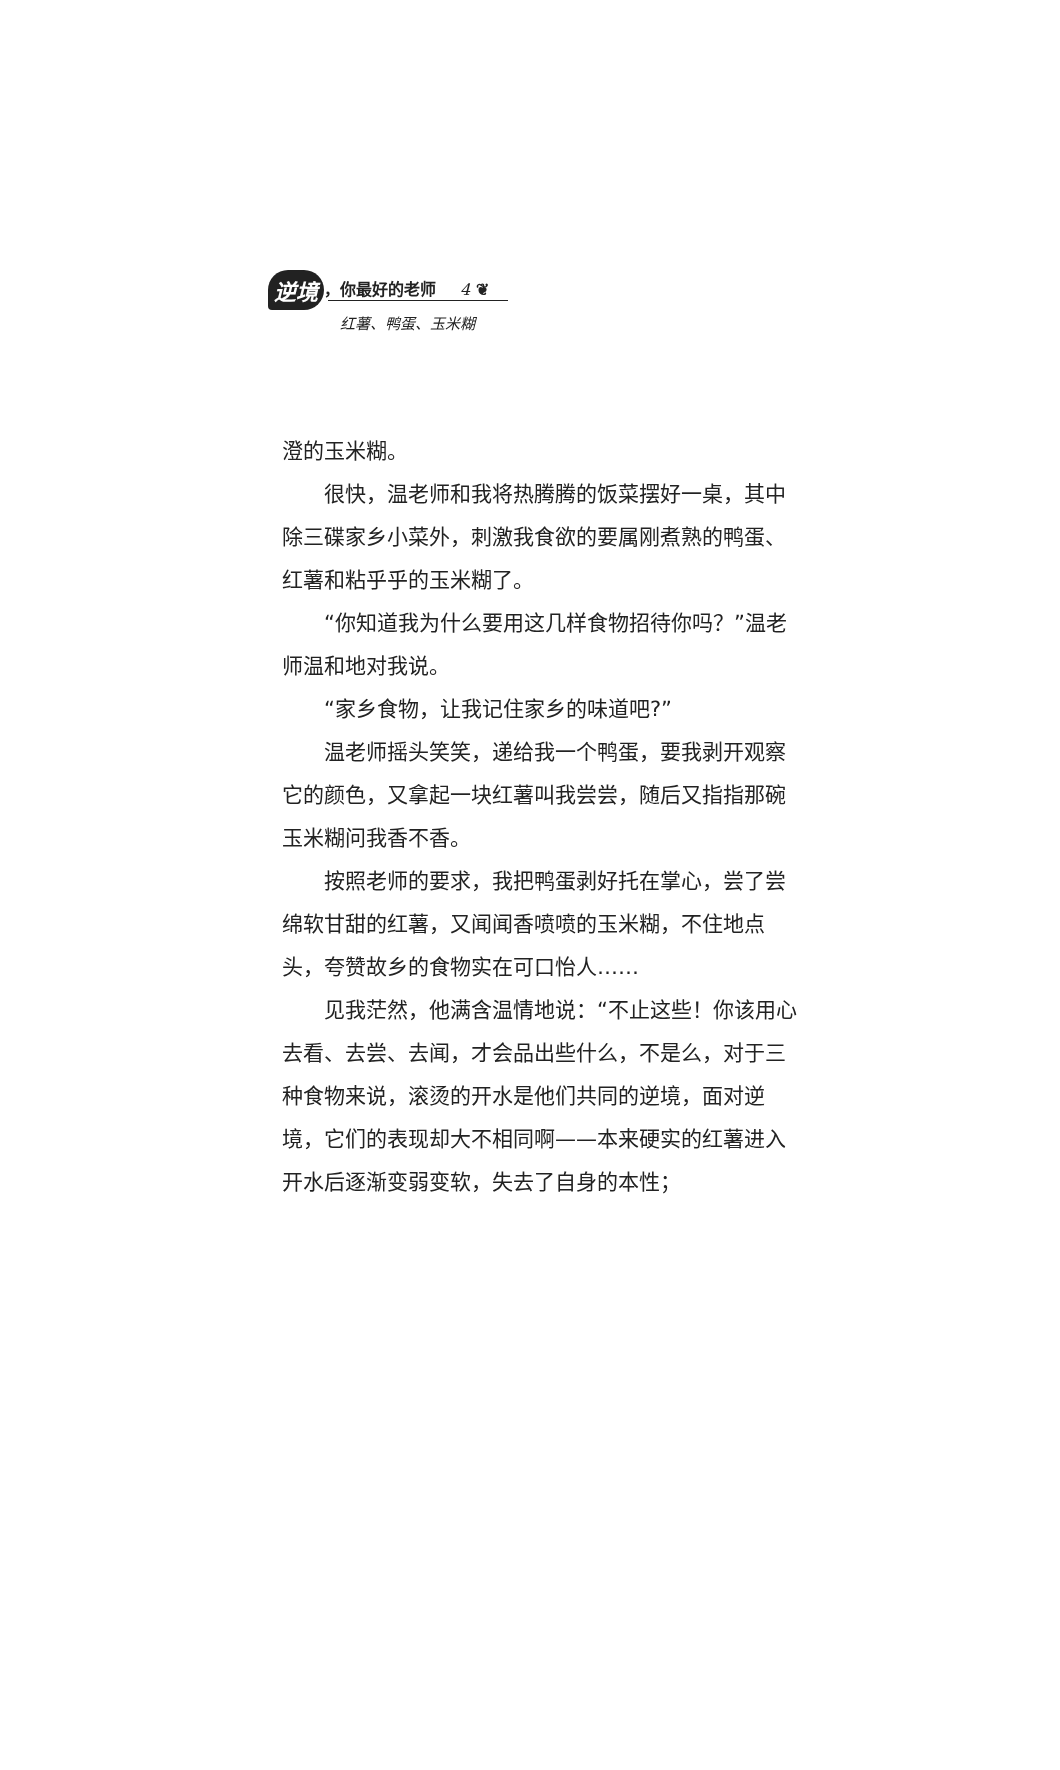逆境 ，你最好的老师 4 ❦
红薯、鸭蛋、玉米糊
澄的玉米糊。
很快，温老师和我将热腾腾的饭菜摆好一桌，其中除三碟家乡小菜外，刺激我食欲的要属刚煮熟的鸭蛋、红薯和粘乎乎的玉米糊了。
“你知道我为什么要用这几样食物招待你吗？”温老师温和地对我说。
“家乡食物，让我记住家乡的味道吧?”
温老师摇头笑笑，递给我一个鸭蛋，要我剥开观察它的颜色，又拿起一块红薯叫我尝尝，随后又指指那碗玉米糊问我香不香。
按照老师的要求，我把鸭蛋剥好托在掌心，尝了尝绵软甘甜的红薯，又闻闻香喷喷的玉米糊，不住地点头，夸赞故乡的食物实在可口怡人……
见我茫然，他满含温情地说：“不止这些！你该用心去看、去尝、去闻，才会品出些什么，不是么，对于三种食物来说，滚烫的开水是他们共同的逆境，面对逆境，它们的表现却大不相同啊——本来硬实的红薯进入开水后逐渐变弱变软，失去了自身的本性；